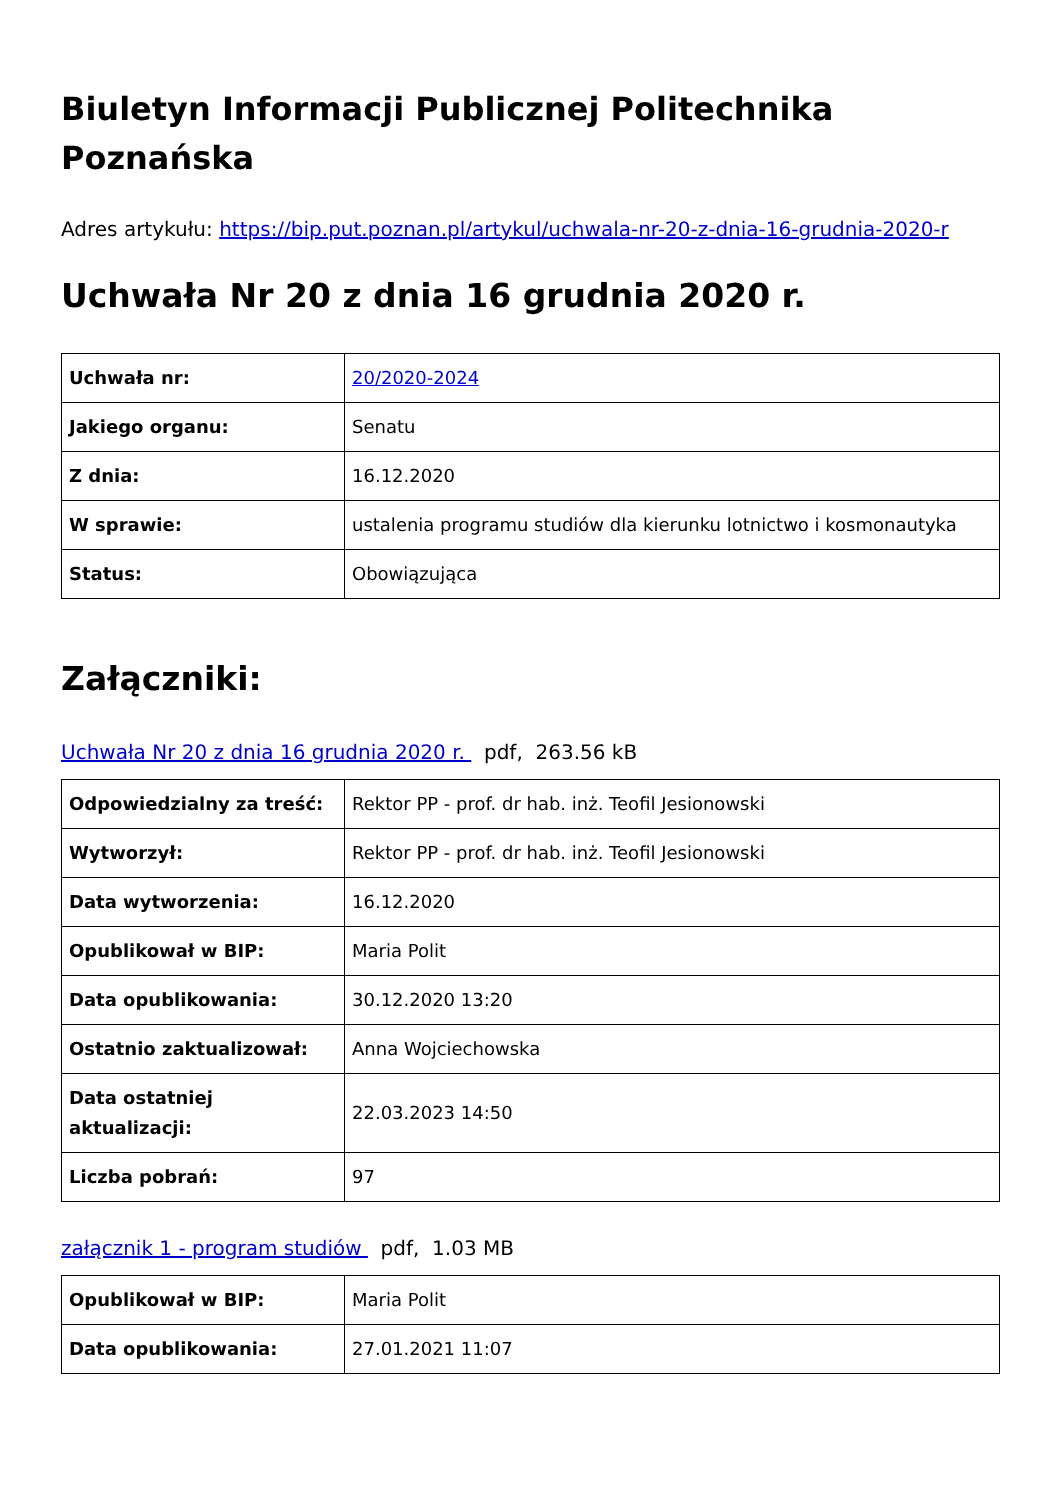Biuletyn Informacji Publicznej Politechnika Poznańska
Adres artykułu: https://bip.put.poznan.pl/artykul/uchwala-nr-20-z-dnia-16-grudnia-2020-r
Uchwała Nr 20 z dnia 16 grudnia 2020 r.
| Uchwała nr: | 20/2020-2024 |
| Jakiego organu: | Senatu |
| Z dnia: | 16.12.2020 |
| W sprawie: | ustalenia programu studiów dla kierunku lotnictwo i kosmonautyka |
| Status: | Obowiązująca |
Załączniki:
Uchwała Nr 20 z dnia 16 grudnia 2020 r. pdf, 263.56 kB
| Odpowiedzialny za treść: | Rektor PP - prof. dr hab. inż. Teofil Jesionowski |
| Wytworzył: | Rektor PP - prof. dr hab. inż. Teofil Jesionowski |
| Data wytworzenia: | 16.12.2020 |
| Opublikował w BIP: | Maria Polit |
| Data opublikowania: | 30.12.2020 13:20 |
| Ostatnio zaktualizował: | Anna Wojciechowska |
| Data ostatniej aktualizacji: | 22.03.2023 14:50 |
| Liczba pobrań: | 97 |
załącznik 1 - program studiów pdf, 1.03 MB
| Opublikował w BIP: | Maria Polit |
| Data opublikowania: | 27.01.2021 11:07 |